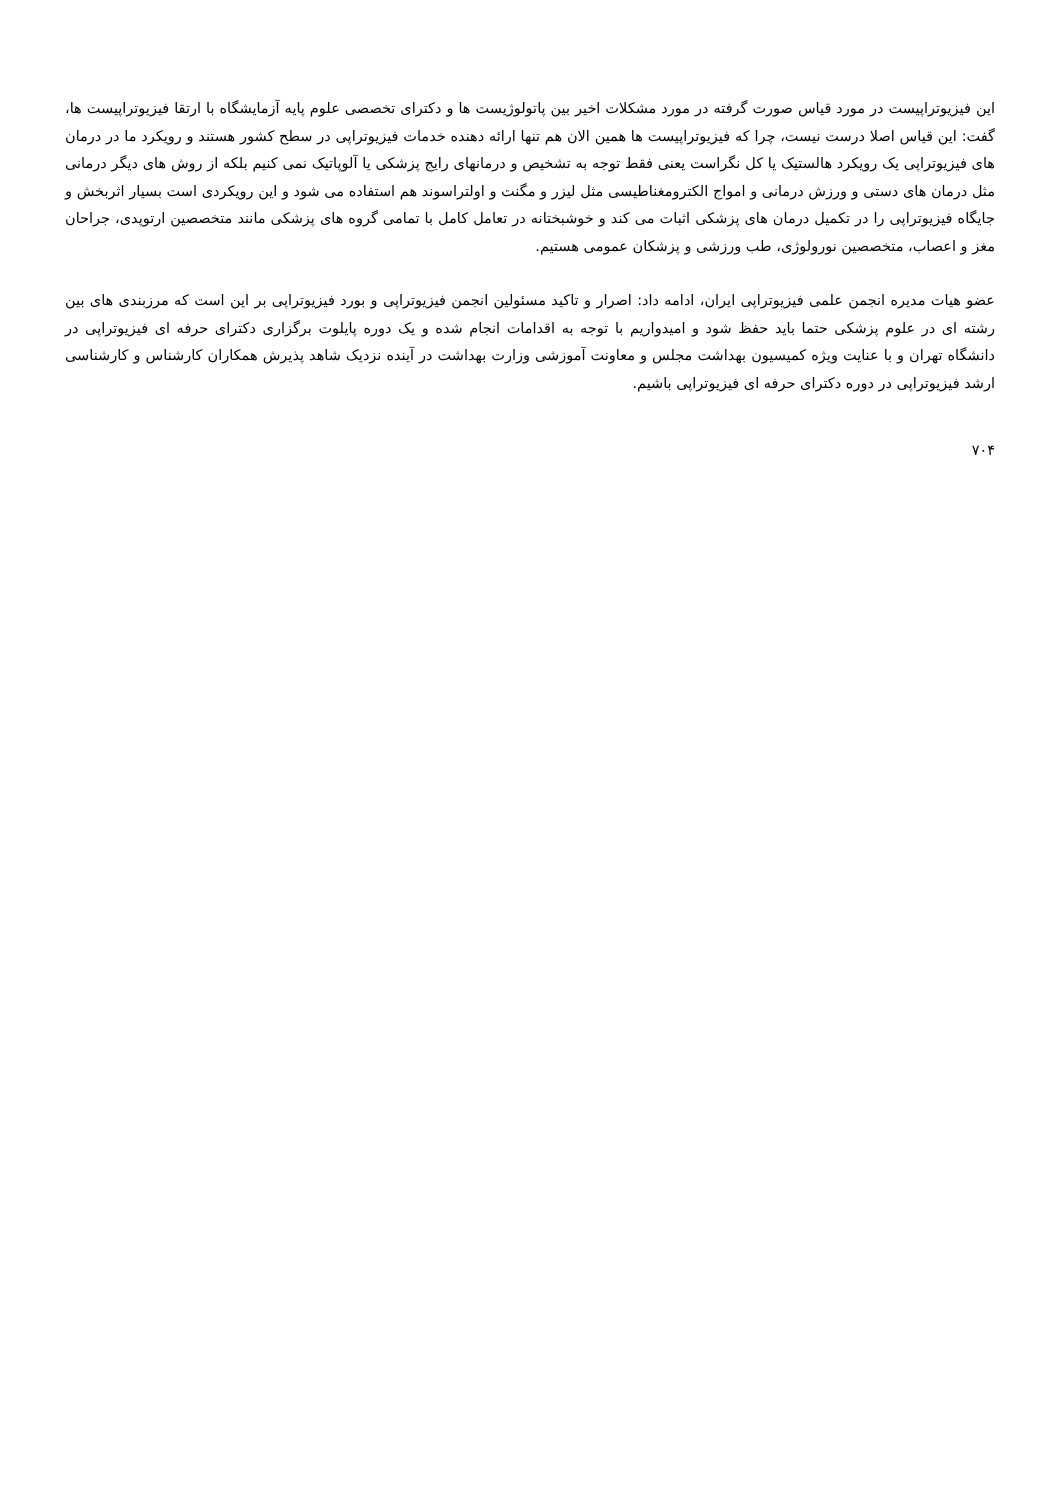این فیزیوتراپیست در مورد قیاس صورت گرفته در مورد مشکلات اخیر بین پاتولوژیست ها و دکترای تخصصی علوم پایه آزمایشگاه با ارتقا فیزیوتراپیست ها، گفت: این قیاس اصلا درست نیست، چرا که فیزیوتراپیست ها همین الان هم تنها ارائه دهنده خدمات فیزیوتراپی در سطح کشور هستند و رویکرد ما در درمان های فیزیوتراپی یک رویکرد هالستیک یا کل نگراست یعنی فقط توجه به تشخیص و درمانهای رایج پزشکی یا آلوپاتیک نمی کنیم بلکه از روش های دیگر درمانی مثل درمان های دستی و ورزش درمانی و امواج الکترومغناطیسی مثل لیزر و مگنت و اولتراسوند هم استفاده می شود و این رویکردی است بسیار اثربخش و جایگاه فیزیوتراپی را در تکمیل درمان های پزشکی اثبات می کند و خوشبختانه در تعامل کامل با تمامی گروه های پزشکی مانند متخصصین ارتوپدی، جراحان مغز و اعصاب، متخصصین نورولوژی، طب ورزشی و پزشکان عمومی هستیم.
عضو هیات مدیره انجمن علمی فیزیوتراپی ایران، ادامه داد: اصرار و تاکید مسئولین انجمن فیزیوتراپی و بورد فیزیوتراپی بر این است که مرزبندی های بین رشته ای در علوم پزشکی حتما باید حفظ شود و امیدواریم با توجه به اقدامات انجام شده و یک دوره پایلوت برگزاری دکترای حرفه ای فیزیوتراپی در دانشگاه تهران و با عنایت ویژه کمیسیون بهداشت مجلس و معاونت آموزشی وزارت بهداشت در آینده نزدیک شاهد پذیرش همکاران کارشناس و کارشناسی ارشد فیزیوتراپی در دوره دکترای حرفه ای فیزیوتراپی باشیم.
۷۰۴